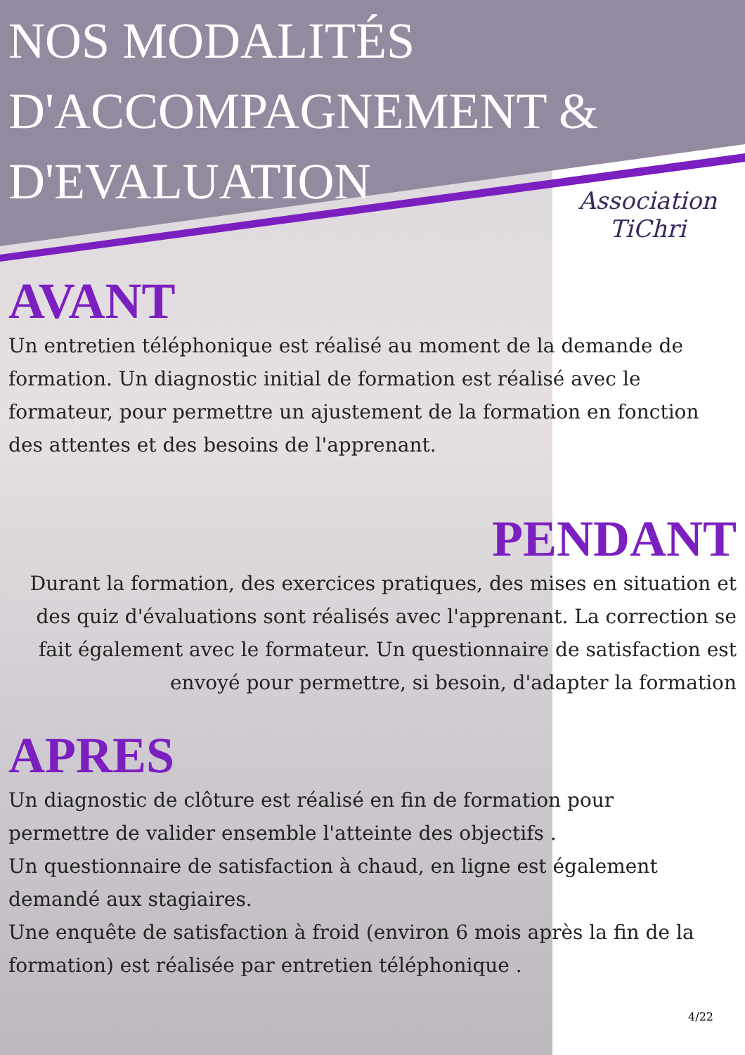Association
TiChri
NOS MODALITÉS
D'ACCOMPAGNEMENT &
D'EVALUATION
AVANT
Un entretien téléphonique est réalisé au moment de la demande de formation. Un diagnostic initial de formation est réalisé avec le formateur, pour permettre un ajustement de la formation en fonction des attentes et des besoins de l'apprenant.
PENDANT
Durant la formation, des exercices pratiques, des mises en situation et des quiz d'évaluations sont réalisés avec l'apprenant. La correction se fait également avec le formateur. Un questionnaire de satisfaction est envoyé pour permettre, si besoin, d'adapter la formation
APRES
Un diagnostic de clôture est réalisé en fin de formation pour permettre de valider ensemble l'atteinte des objectifs .
Un questionnaire de satisfaction à chaud, en ligne est également demandé aux stagiaires.
Une enquête de satisfaction à froid (environ 6 mois après la fin de la formation) est réalisée par entretien téléphonique .
4/22